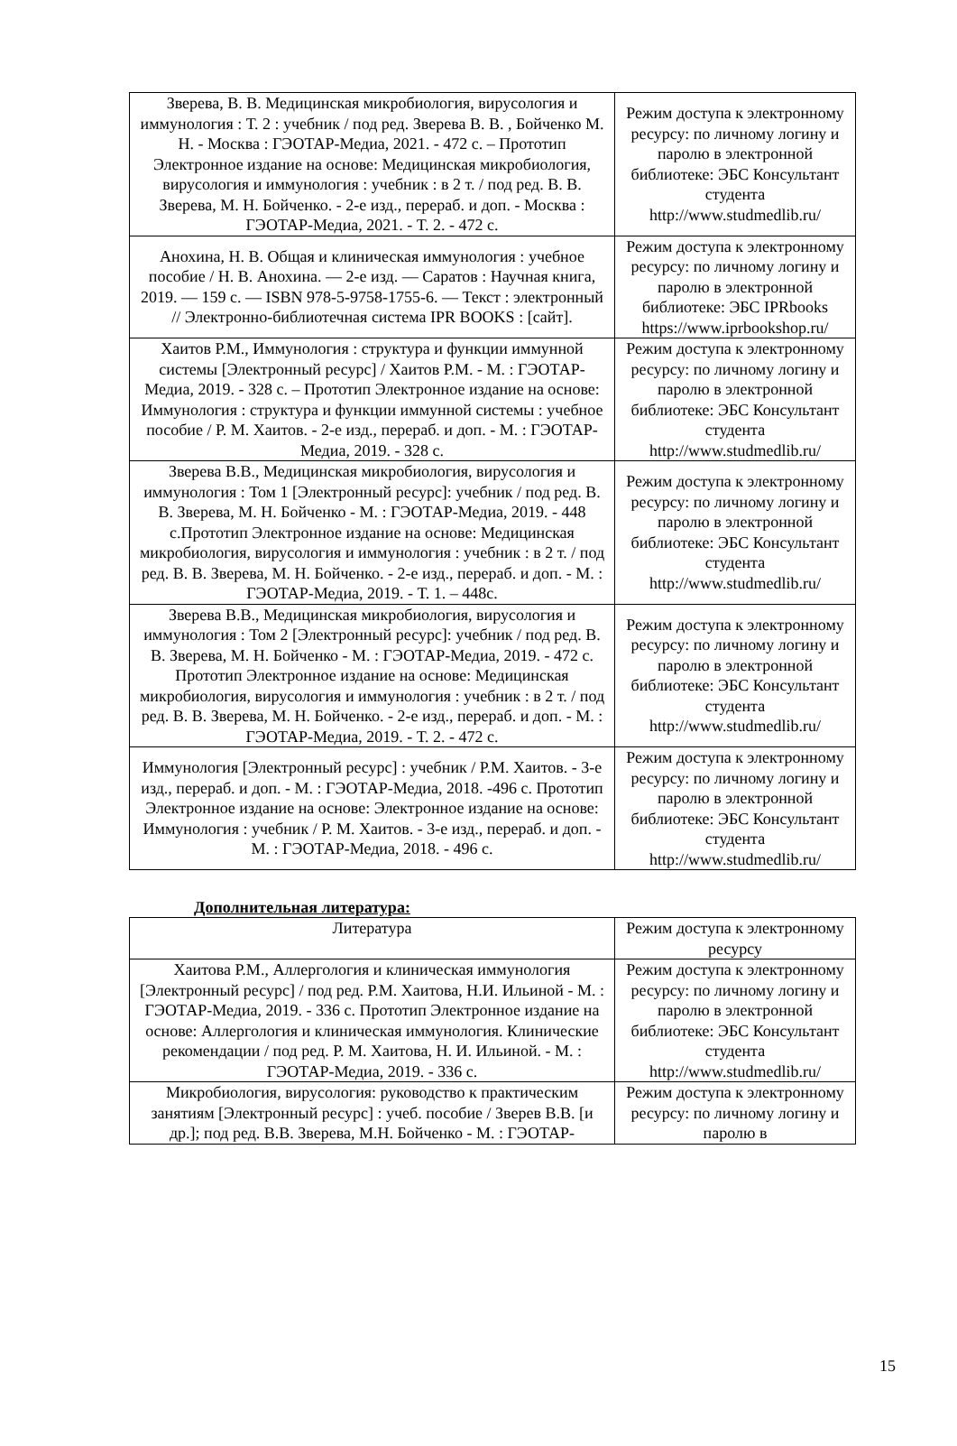| Зверева, В. В. Медицинская микробиология, вирусология и иммунология : Т. 2 : учебник / под ред. Зверева В. В. , Бойченко М. Н. - Москва : ГЭОТАР-Медиа, 2021. - 472 с. – Прототип Электронное издание на основе: Медицинская микробиология, вирусология и иммунология : учебник : в 2 т. / под ред. В. В. Зверева, М. Н. Бойченко. - 2-е изд., перераб. и доп. - Москва : ГЭОТАР-Медиа, 2021. - Т. 2. - 472 с. | Режим доступа к электронному ресурсу: по личному логину и паролю в электронной библиотеке: ЭБС Консультант студента http://www.studmedlib.ru/ |
| Анохина, Н. В. Общая и клиническая иммунология : учебное пособие / Н. В. Анохина. — 2-е изд. — Саратов : Научная книга, 2019. — 159 c. — ISBN 978-5-9758-1755-6. — Текст : электронный // Электронно-библиотечная система IPR BOOKS : [сайт]. | Режим доступа к электронному ресурсу: по личному логину и паролю в электронной библиотеке: ЭБС IPRbooks https://www.iprbookshop.ru/ |
| Хаитов Р.М., Иммунология : структура и функции иммунной системы [Электронный ресурс] / Хаитов Р.М. - М. : ГЭОТАР-Медиа, 2019. - 328 с. – Прототип Электронное издание на основе: Иммунология : структура и функции иммунной системы : учебное пособие / Р. М. Хаитов. - 2-е изд., перераб. и доп. - М. : ГЭОТАР-Медиа, 2019. - 328 с. | Режим доступа к электронному ресурсу: по личному логину и паролю в электронной библиотеке: ЭБС Консультант студента http://www.studmedlib.ru/ |
| Зверева В.В., Медицинская микробиология, вирусология и иммунология : Том 1 [Электронный ресурс]: учебник / под ред. В. В. Зверева, М. Н. Бойченко - М. : ГЭОТАР-Медиа, 2019. - 448 с.Прототип Электронное издание на основе: Медицинская микробиология, вирусология и иммунология : учебник : в 2 т. / под ред. В. В. Зверева, М. Н. Бойченко. - 2-е изд., перераб. и доп. - М. : ГЭОТАР-Медиа, 2019. - Т. 1. – 448с. | Режим доступа к электронному ресурсу: по личному логину и паролю в электронной библиотеке: ЭБС Консультант студента http://www.studmedlib.ru/ |
| Зверева В.В., Медицинская микробиология, вирусология и иммунология : Том 2 [Электронный ресурс]: учебник / под ред. В. В. Зверева, М. Н. Бойченко - М. : ГЭОТАР-Медиа, 2019. - 472 с. Прототип Электронное издание на основе: Медицинская микробиология, вирусология и иммунология : учебник : в 2 т. / под ред. В. В. Зверева, М. Н. Бойченко. - 2-е изд., перераб. и доп. - М. : ГЭОТАР-Медиа, 2019. - Т. 2. - 472 с. | Режим доступа к электронному ресурсу: по личному логину и паролю в электронной библиотеке: ЭБС Консультант студента http://www.studmedlib.ru/ |
| Иммунология [Электронный ресурс] : учебник / Р.М. Хаитов. - 3-е изд., перераб. и доп. - М. : ГЭОТАР-Медиа, 2018. -496 с. Прототип Электронное издание на основе: Электронное издание на основе: Иммунология : учебник / Р. М. Хаитов. - 3-е изд., перераб. и доп. - М. : ГЭОТАР-Медиа, 2018. - 496 с. | Режим доступа к электронному ресурсу: по личному логину и паролю в электронной библиотеке: ЭБС Консультант студента http://www.studmedlib.ru/ |
Дополнительная литература:
| Литература | Режим доступа к электронному ресурсу |
| Хаитова Р.М., Аллергология и клиническая иммунология [Электронный ресурс] / под ред. Р.М. Хаитова, Н.И. Ильиной - М. : ГЭОТАР-Медиа, 2019. - 336 с. Прототип Электронное издание на основе: Аллергология и клиническая иммунология. Клинические рекомендации / под ред. Р. М. Хаитова, Н. И. Ильиной. - М. : ГЭОТАР-Медиа, 2019. - 336 с. | Режим доступа к электронному ресурсу: по личному логину и паролю в электронной библиотеке: ЭБС Консультант студента http://www.studmedlib.ru/ |
| Микробиология, вирусология: руководство к практическим занятиям [Электронный ресурс] : учеб. пособие / Зверев В.В. [и др.]; под ред. В.В. Зверева, М.Н. Бойченко - М. : ГЭОТАР- | Режим доступа к электронному ресурсу: по личному логину и паролю в |
15